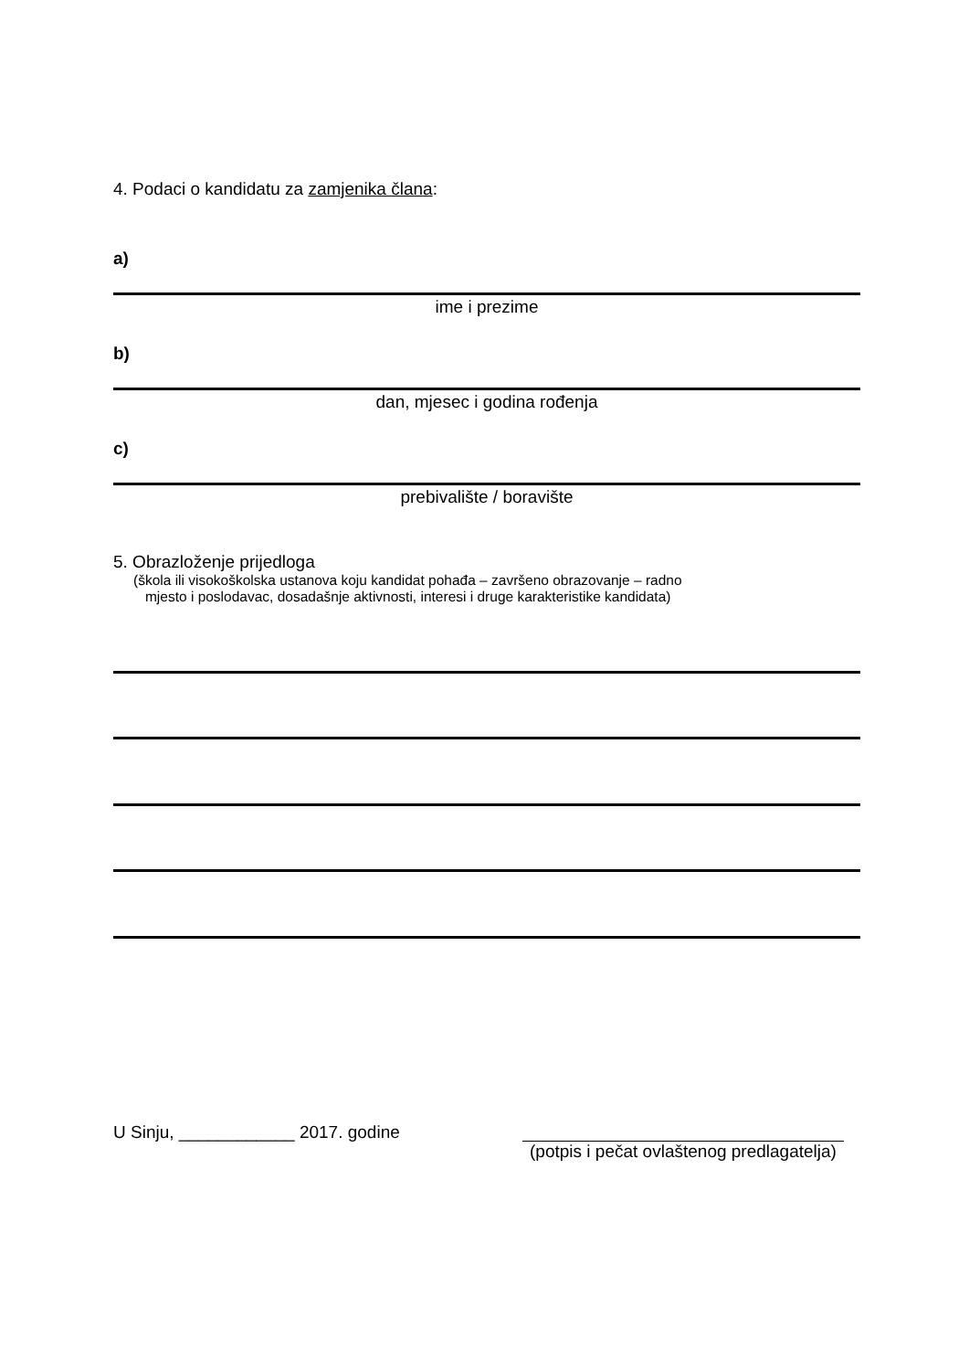4. Podaci o kandidatu za zamjenika člana:
a)
ime i prezime
b)
dan, mjesec i godina rođenja
c)
prebivalište / boravište
5. Obrazloženje prijedloga
(škola ili visokoškolska ustanova koju kandidat pohađa – završeno obrazovanje – radno
mjesto i poslodavac, dosadašnje aktivnosti, interesi i druge karakteristike kandidata)
U Sinju, ____________ 2017. godine
(potpis i pečat ovlaštenog predlagatelja)